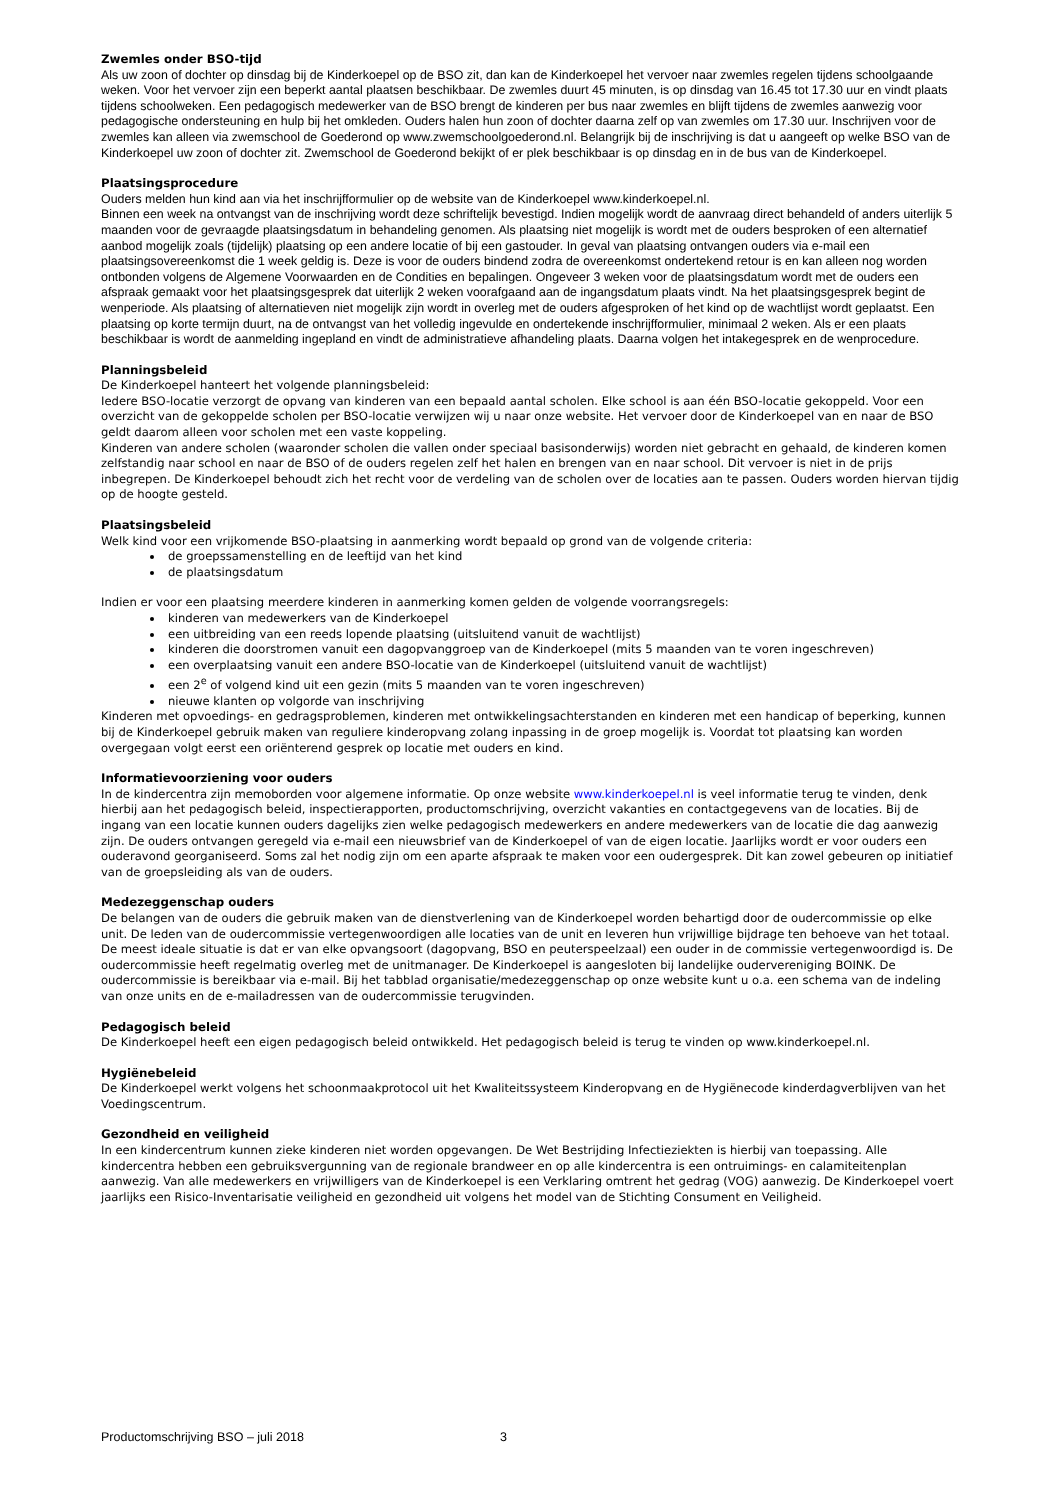Zwemles onder BSO-tijd
Als uw zoon of dochter op dinsdag bij de Kinderkoepel op de BSO zit, dan kan de Kinderkoepel het vervoer naar zwemles regelen tijdens schoolgaande weken. Voor het vervoer zijn een beperkt aantal plaatsen beschikbaar. De zwemles duurt 45 minuten, is op dinsdag van 16.45 tot 17.30 uur en vindt plaats tijdens schoolweken. Een pedagogisch medewerker van de BSO brengt de kinderen per bus naar zwemles en blijft tijdens de zwemles aanwezig voor pedagogische ondersteuning en hulp bij het omkleden. Ouders halen hun zoon of dochter daarna zelf op van zwemles om 17.30 uur. Inschrijven voor de zwemles kan alleen via zwemschool de Goederond op www.zwemschoolgoederond.nl. Belangrijk bij de inschrijving is dat u aangeeft op welke BSO van de Kinderkoepel uw zoon of dochter zit. Zwemschool de Goederond bekijkt of er plek beschikbaar is op dinsdag en in de bus van de Kinderkoepel.
Plaatsingsprocedure
Ouders melden hun kind aan via het inschrijfformulier op de website van de Kinderkoepel www.kinderkoepel.nl.
Binnen een week na ontvangst van de inschrijving wordt deze schriftelijk bevestigd. Indien mogelijk wordt de aanvraag direct behandeld of anders uiterlijk 5 maanden voor de gevraagde plaatsingsdatum in behandeling genomen. Als plaatsing niet mogelijk is wordt met de ouders besproken of een alternatief aanbod mogelijk zoals (tijdelijk) plaatsing op een andere locatie of bij een gastouder. In geval van plaatsing ontvangen ouders via e-mail een plaatsingsovereenkomst die 1 week geldig is. Deze is voor de ouders bindend zodra de overeenkomst ondertekend retour is en kan alleen nog worden ontbonden volgens de Algemene Voorwaarden en de Condities en bepalingen. Ongeveer 3 weken voor de plaatsingsdatum wordt met de ouders een afspraak gemaakt voor het plaatsingsgesprek dat uiterlijk 2 weken voorafgaand aan de ingangsdatum plaats vindt. Na het plaatsingsgesprek begint de wenperiode. Als plaatsing of alternatieven niet mogelijk zijn wordt in overleg met de ouders afgesproken of het kind op de wachtlijst wordt geplaatst. Een plaatsing op korte termijn duurt, na de ontvangst van het volledig ingevulde en ondertekende inschrijfformulier, minimaal 2 weken. Als er een plaats beschikbaar is wordt de aanmelding ingepland en vindt de administratieve afhandeling plaats. Daarna volgen het intakegesprek en de wenprocedure.
Planningsbeleid
De Kinderkoepel hanteert het volgende planningsbeleid:
Iedere BSO-locatie verzorgt de opvang van kinderen van een bepaald aantal scholen. Elke school is aan één BSO-locatie gekoppeld. Voor een overzicht van de gekoppelde scholen per BSO-locatie verwijzen wij u naar onze website. Het vervoer door de Kinderkoepel van en naar de BSO geldt daarom alleen voor scholen met een vaste koppeling.
Kinderen van andere scholen (waaronder scholen die vallen onder speciaal basisonderwijs) worden niet gebracht en gehaald, de kinderen komen zelfstandig naar school en naar de BSO of de ouders regelen zelf het halen en brengen van en naar school. Dit vervoer is niet in de prijs inbegrepen. De Kinderkoepel behoudt zich het recht voor de verdeling van de scholen over de locaties aan te passen. Ouders worden hiervan tijdig op de hoogte gesteld.
Plaatsingsbeleid
Welk kind voor een vrijkomende BSO-plaatsing in aanmerking wordt bepaald op grond van de volgende criteria:
de groepssamenstelling en de leeftijd van het kind
de plaatsingsdatum
Indien er voor een plaatsing meerdere kinderen in aanmerking komen gelden de volgende voorrangsregels:
kinderen van medewerkers van de Kinderkoepel
een uitbreiding van een reeds lopende plaatsing (uitsluitend vanuit de wachtlijst)
kinderen die doorstromen vanuit een dagopvanggroep van de Kinderkoepel (mits 5 maanden van te voren ingeschreven)
een overplaatsing vanuit een andere BSO-locatie van de Kinderkoepel (uitsluitend vanuit de wachtlijst)
een 2<sup>e</sup> of volgend kind uit een gezin (mits 5 maanden van te voren ingeschreven)
nieuwe klanten op volgorde van inschrijving
Kinderen met opvoedings- en gedragsproblemen, kinderen met ontwikkelingsachterstanden en kinderen met een handicap of beperking, kunnen bij de Kinderkoepel gebruik maken van reguliere kinderopvang zolang inpassing in de groep mogelijk is. Voordat tot plaatsing kan worden overgegaan volgt eerst een oriënterend gesprek op locatie met ouders en kind.
Informatievoorziening voor ouders
In de kindercentra zijn memoborden voor algemene informatie. Op onze website www.kinderkoepel.nl is veel informatie terug te vinden, denk hierbij aan het pedagogisch beleid, inspectierapporten, productomschrijving, overzicht vakanties en contactgegevens van de locaties. Bij de ingang van een locatie kunnen ouders dagelijks zien welke pedagogisch medewerkers en andere medewerkers van de locatie die dag aanwezig zijn. De ouders ontvangen geregeld via e-mail een nieuwsbrief van de Kinderkoepel of van de eigen locatie. Jaarlijks wordt er voor ouders een ouderavond georganiseerd. Soms zal het nodig zijn om een aparte afspraak te maken voor een oudergesprek. Dit kan zowel gebeuren op initiatief van de groepsleiding als van de ouders.
Medezeggenschap ouders
De belangen van de ouders die gebruik maken van de dienstverlening van de Kinderkoepel worden behartigd door de oudercommissie op elke unit. De leden van de oudercommissie vertegenwoordigen alle locaties van de unit en leveren hun vrijwillige bijdrage ten behoeve van het totaal. De meest ideale situatie is dat er van elke opvangsoort (dagopvang, BSO en peuterspeelzaal) een ouder in de commissie vertegenwoordigd is. De oudercommissie heeft regelmatig overleg met de unitmanager. De Kinderkoepel is aangesloten bij landelijke oudervereniging BOINK. De oudercommissie is bereikbaar via e-mail. Bij het tabblad organisatie/medezeggenschap op onze website kunt u o.a. een schema van de indeling van onze units en de e-mailadressen van de oudercommissie terugvinden.
Pedagogisch beleid
De Kinderkoepel heeft een eigen pedagogisch beleid ontwikkeld. Het pedagogisch beleid is terug te vinden op www.kinderkoepel.nl.
Hygiënebeleid
De Kinderkoepel werkt volgens het schoonmaakprotocol uit het Kwaliteitssysteem Kinderopvang en de Hygiënecode kinderdagverblijven van het Voedingscentrum.
Gezondheid en veiligheid
In een kindercentrum kunnen zieke kinderen niet worden opgevangen. De Wet Bestrijding Infectieziekten is hierbij van toepassing. Alle kindercentra hebben een gebruiksvergunning van de regionale brandweer en op alle kindercentra is een ontruimings- en calamiteitenplan aanwezig. Van alle medewerkers en vrijwilligers van de Kinderkoepel is een Verklaring omtrent het gedrag (VOG) aanwezig. De Kinderkoepel voert jaarlijks een Risico-Inventarisatie veiligheid en gezondheid uit volgens het model van de Stichting Consument en Veiligheid.
Productomschrijving BSO – juli 2018 3